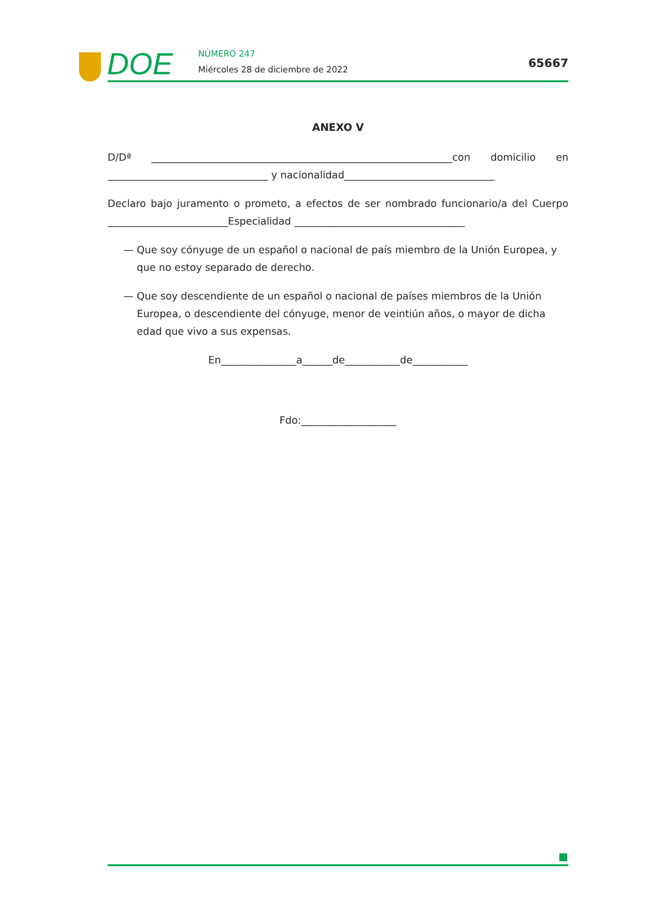DOE NÚMERO 247
Miércoles 28 de diciembre de 2022
65667
ANEXO V
D/Dª ____________________________________________________________con domicilio en ________________________________ y nacionalidad______________________________
Declaro bajo juramento o prometo, a efectos de ser nombrado funcionario/a del Cuerpo ________________________Especialidad __________________________________
— Que soy cónyuge de un español o nacional de país miembro de la Unión Europea, y que no estoy separado de derecho.
— Que soy descendiente de un español o nacional de países miembros de la Unión Europea, o descendiente del cónyuge, menor de veintiún años, o mayor de dicha edad que vivo a sus expensas.
En_______________a______de___________de___________
Fdo:___________________